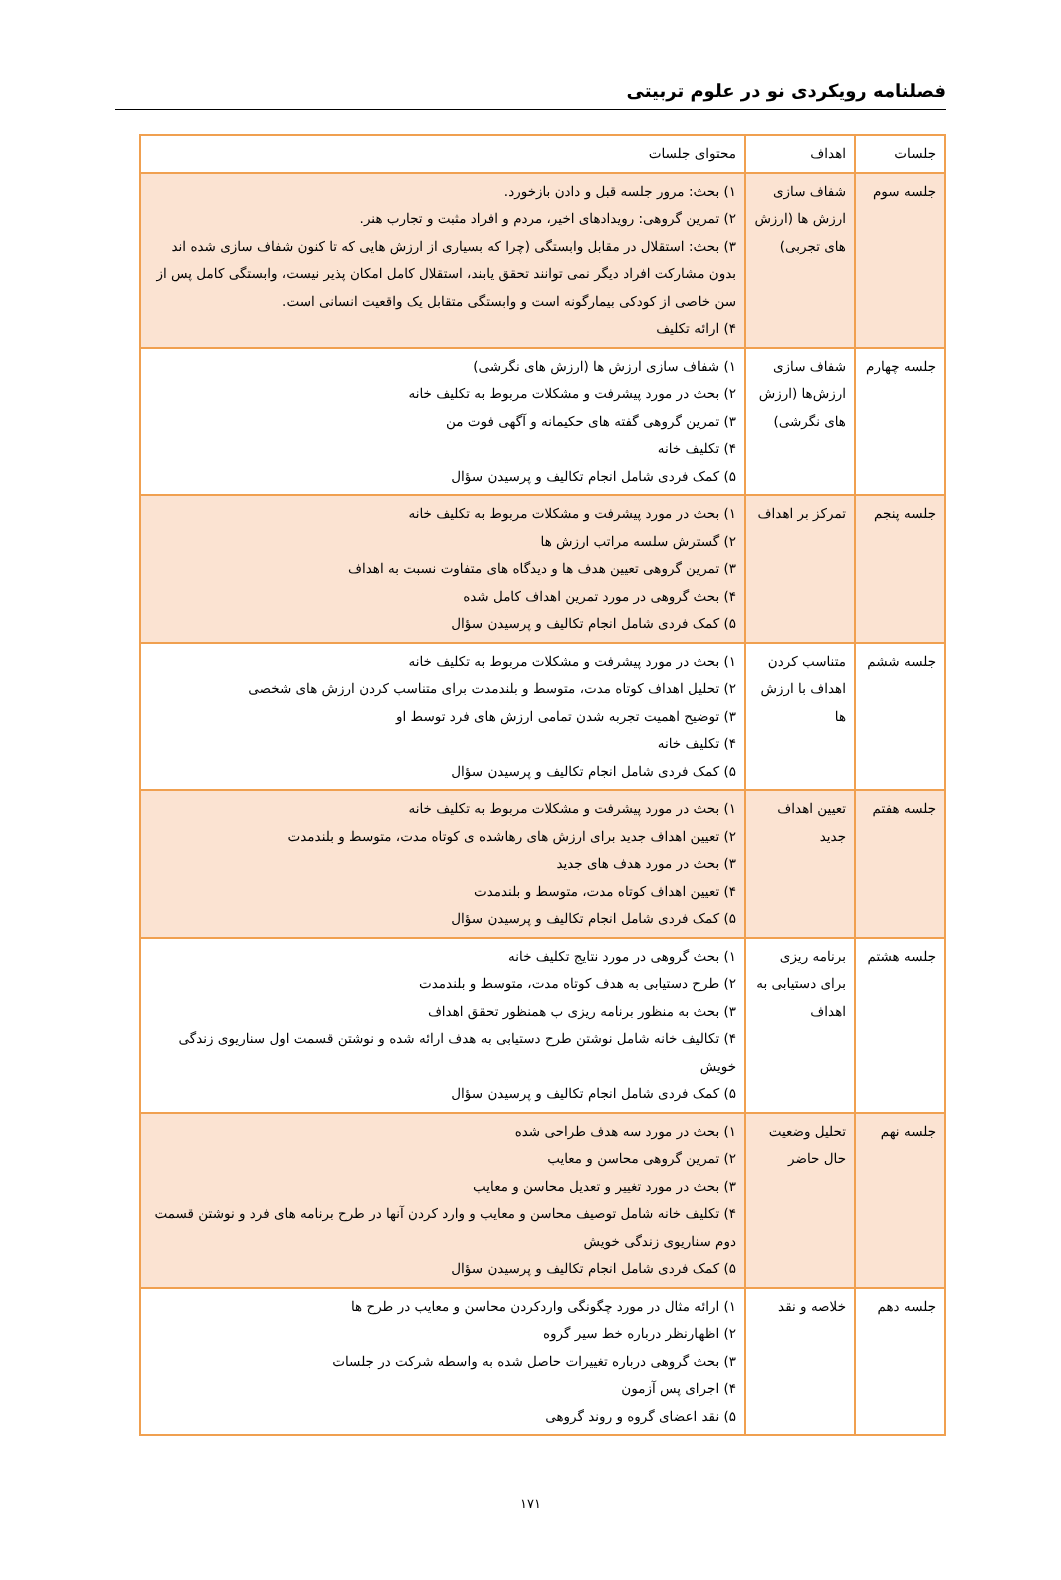فصلنامه رویکردی نو در علوم تربیتی
| جلسات | اهداف | محتوای جلسات |
| --- | --- | --- |
| جلسه سوم | شفاف سازی ارزش ها (ارزش های تجربی) | ۱) بحث: مرور جلسه قبل و دادن بازخورد. ۲) تمرین گروهی: رویدادهای اخیر، مردم و افراد مثبت و تجارب هنر. ۳) بحث: استقلال در مقابل وابستگی (چرا که بسیاری از ارزش هایی که تا کنون شفاف سازی شده اند بدون مشارکت افراد دیگر نمی توانند تحقق یابند، استقلال کامل امکان پذیر نیست، وابستگی کامل پس از سن خاصی از کودکی بیمارگونه است و وابستگی متقابل یک واقعیت انسانی است. ۴) ارائه تکلیف |
| جلسه چهارم | شفاف سازی ارزش‌ها (ارزش های نگرشی) | ۱) شفاف سازی ارزش ها (ارزش های نگرشی) ۲) بحث در مورد پیشرفت و مشکلات مربوط به تکلیف خانه ۳) تمرین گروهی گفته های حکیمانه و آگهی فوت من ۴) تکلیف خانه ۵) کمک فردی شامل انجام تکالیف و پرسیدن سؤال |
| جلسه پنجم | تمرکز بر اهداف | ۱) بحث در مورد پیشرفت و مشکلات مربوط به تکلیف خانه ۲) گسترش سلسه مراتب ارزش ها ۳) تمرین گروهی تعیین هدف ها و دیدگاه های متفاوت نسبت به اهداف ۴) بحث گروهی در مورد تمرین اهداف کامل شده ۵) کمک فردی شامل انجام تکالیف و پرسیدن سؤال |
| جلسه ششم | متناسب کردن اهداف با ارزش ها | ۱) بحث در مورد پیشرفت و مشکلات مربوط به تکلیف خانه ۲) تحلیل اهداف کوتاه مدت، متوسط و بلندمدت برای متناسب کردن ارزش های شخصی ۳) توضیح اهمیت تجربه شدن تمامی ارزش های فرد توسط او ۴) تکلیف خانه ۵) کمک فردی شامل انجام تکالیف و پرسیدن سؤال |
| جلسه هفتم | تعیین اهداف جدید | ۱) بحث در مورد پیشرفت و مشکلات مربوط به تکلیف خانه ۲) تعیین اهداف جدید برای ارزش های رهاشده ی کوتاه مدت، متوسط و بلندمدت ۳) بحث در مورد هدف های جدید ۴) تعیین اهداف کوتاه مدت، متوسط و بلندمدت ۵) کمک فردی شامل انجام تکالیف و پرسیدن سؤال |
| جلسه هشتم | برنامه ریزی برای دستیابی به اهداف | ۱) بحث گروهی در مورد نتایج تکلیف خانه ۲) طرح دستیابی به هدف کوتاه مدت، متوسط و بلندمدت ۳) بحث به منظور برنامه ریزی ب همنظور تحقق اهداف ۴) تکالیف خانه شامل نوشتن طرح دستیابی به هدف ارائه شده و نوشتن قسمت اول سناریوی زندگی خویش ۵) کمک فردی شامل انجام تکالیف و پرسیدن سؤال |
| جلسه نهم | تحلیل وضعیت حال حاضر | ۱) بحث در مورد سه هدف طراحی شده ۲) تمرین گروهی محاسن و معایب ۳) بحث در مورد تغییر و تعدیل محاسن و معایب ۴) تکلیف خانه شامل توصیف محاسن و معایب و وارد کردن آنها در طرح برنامه های فرد و نوشتن قسمت دوم سناریوی زندگی خویش ۵) کمک فردی شامل انجام تکالیف و پرسیدن سؤال |
| جلسه دهم | خلاصه و نقد | ۱) ارائه مثال در مورد چگونگی واردکردن محاسن و معایب در طرح ها ۲) اظهارنظر درباره خط سیر گروه ۳) بحث گروهی درباره تغییرات حاصل شده به واسطه شرکت در جلسات ۴) اجرای پس آزمون ۵) نقد اعضای گروه و روند گروهی |
۱۷۱